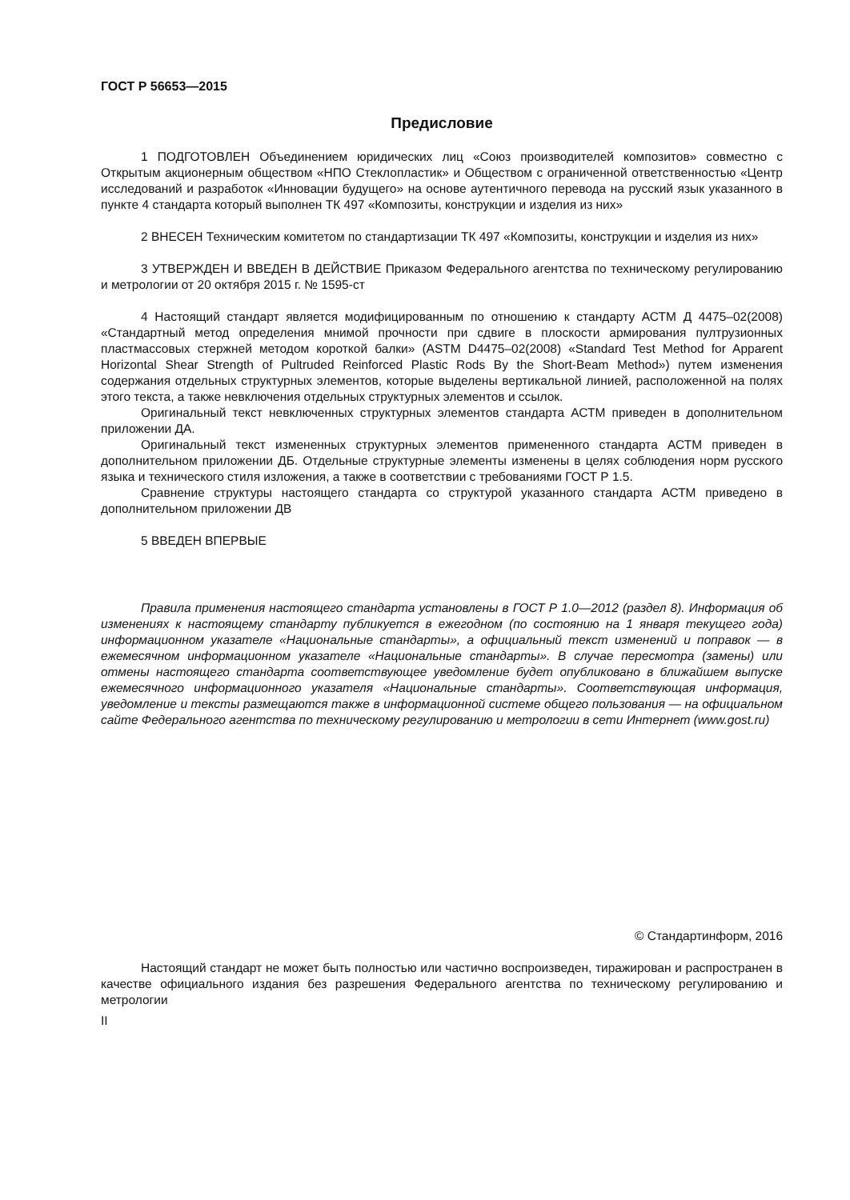ГОСТ Р 56653—2015
Предисловие
1 ПОДГОТОВЛЕН Объединением юридических лиц «Союз производителей композитов» совместно с Открытым акционерным обществом «НПО Стеклопластик» и Обществом с ограниченной ответственностью «Центр исследований и разработок «Инновации будущего» на основе аутентичного перевода на русский язык указанного в пункте 4 стандарта который выполнен ТК 497 «Композиты, конструкции и изделия из них»
2 ВНЕСЕН Техническим комитетом по стандартизации ТК 497 «Композиты, конструкции и изделия из них»
3 УТВЕРЖДЕН И ВВЕДЕН В ДЕЙСТВИЕ Приказом Федерального агентства по техническому регулированию и метрологии от 20 октября 2015 г. № 1595-ст
4 Настоящий стандарт является модифицированным по отношению к стандарту АСТМ Д 4475–02(2008) «Стандартный метод определения мнимой прочности при сдвиге в плоскости армирования пултрузионных пластмассовых стержней методом короткой балки» (ASTM D4475–02(2008) «Standard Test Method for Apparent Horizontal Shear Strength of Pultruded Reinforced Plastic Rods By the Short-Beam Method») путем изменения содержания отдельных структурных элементов, которые выделены вертикальной линией, расположенной на полях этого текста, а также невключения отдельных структурных элементов и ссылок.
Оригинальный текст невключенных структурных элементов стандарта АСТМ приведен в дополнительном приложении ДА.
Оригинальный текст измененных структурных элементов примененного стандарта АСТМ приведен в дополнительном приложении ДБ. Отдельные структурные элементы изменены в целях соблюдения норм русского языка и технического стиля изложения, а также в соответствии с требованиями ГОСТ Р 1.5.
Сравнение структуры настоящего стандарта со структурой указанного стандарта АСТМ приведено в дополнительном приложении ДВ
5 ВВЕДЕН ВПЕРВЫЕ
Правила применения настоящего стандарта установлены в ГОСТ Р 1.0—2012 (раздел 8). Информация об изменениях к настоящему стандарту публикуется в ежегодном (по состоянию на 1 января текущего года) информационном указателе «Национальные стандарты», а официальный текст изменений и поправок — в ежемесячном информационном указателе «Национальные стандарты». В случае пересмотра (замены) или отмены настоящего стандарта соответствующее уведомление будет опубликовано в ближайшем выпуске ежемесячного информационного указателя «Национальные стандарты». Соответствующая информация, уведомление и тексты размещаются также в информационной системе общего пользования — на официальном сайте Федерального агентства по техническому регулированию и метрологии в сети Интернет (www.gost.ru)
© Стандартинформ, 2016
Настоящий стандарт не может быть полностью или частично воспроизведен, тиражирован и распространен в качестве официального издания без разрешения Федерального агентства по техническому регулированию и метрологии
II